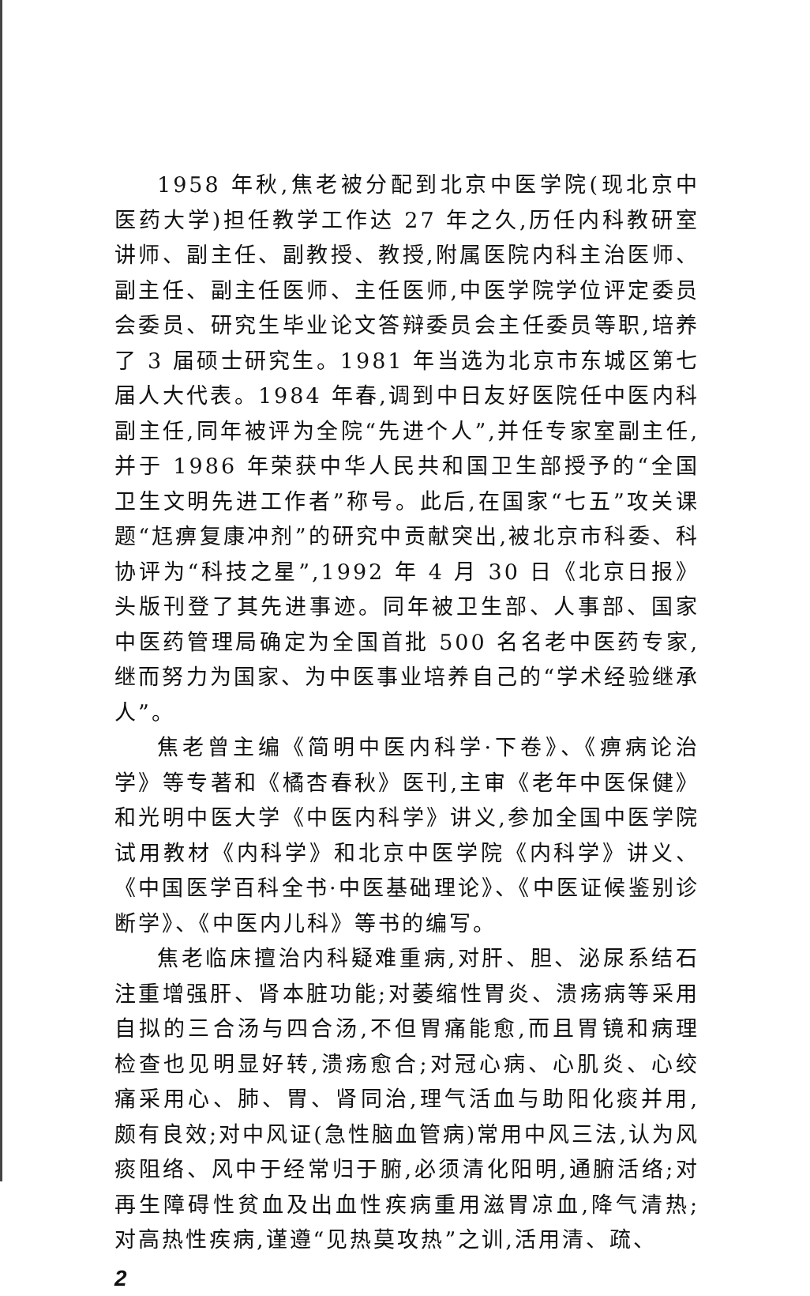1958 年秋,焦老被分配到北京中医学院(现北京中医药大学)担任教学工作达 27 年之久,历任内科教研室讲师、副主任、副教授、教授,附属医院内科主治医师、副主任、副主任医师、主任医师,中医学院学位评定委员会委员、研究生毕业论文答辩委员会主任委员等职,培养了 3 届硕士研究生。1981 年当选为北京市东城区第七届人大代表。1984 年春,调到中日友好医院任中医内科副主任,同年被评为全院“先进个人”,并任专家室副主任,并于 1986 年荣获中华人民共和国卫生部授予的“全国卫生文明先进工作者”称号。此后,在国家“七五”攻关课题“尪痹复康冲剂”的研究中贡献突出,被北京市科委、科协评为“科技之星”,1992 年 4 月 30 日《北京日报》头版刊登了其先进事迹。同年被卫生部、人事部、国家中医药管理局确定为全国首批 500 名名老中医药专家,继而努力为国家、为中医事业培养自己的“学术经验继承人”。
焦老曾主编《简明中医内科学·下卷》、《痹病论治学》等专著和《橘杏春秋》医刊,主审《老年中医保健》和光明中医大学《中医内科学》讲义,参加全国中医学院试用教材《内科学》和北京中医学院《内科学》讲义、《中国医学百科全书·中医基础理论》、《中医证候鉴别诊断学》、《中医内儿科》等书的编写。
焦老临床擅治内科疑难重病,对肝、胆、泌尿系结石注重增强肝、肾本脏功能;对萎缩性胃炎、溃疡病等采用自拟的三合汤与四合汤,不但胃痛能愈,而且胃镜和病理检查也见明显好转,溃疡愈合;对冠心病、心肌炎、心绞痛采用心、肺、胃、肾同治,理气活血与助阳化痰并用,颇有良效;对中风证(急性脑血管病)常用中风三法,认为风痰阻络、风中于经常归于腑,必须清化阳明,通腑活络;对再生障碍性贫血及出血性疾病重用滋胃凉血,降气清热;对高热性疾病,谨遵“见热莫攻热”之训,活用清、疏、
2